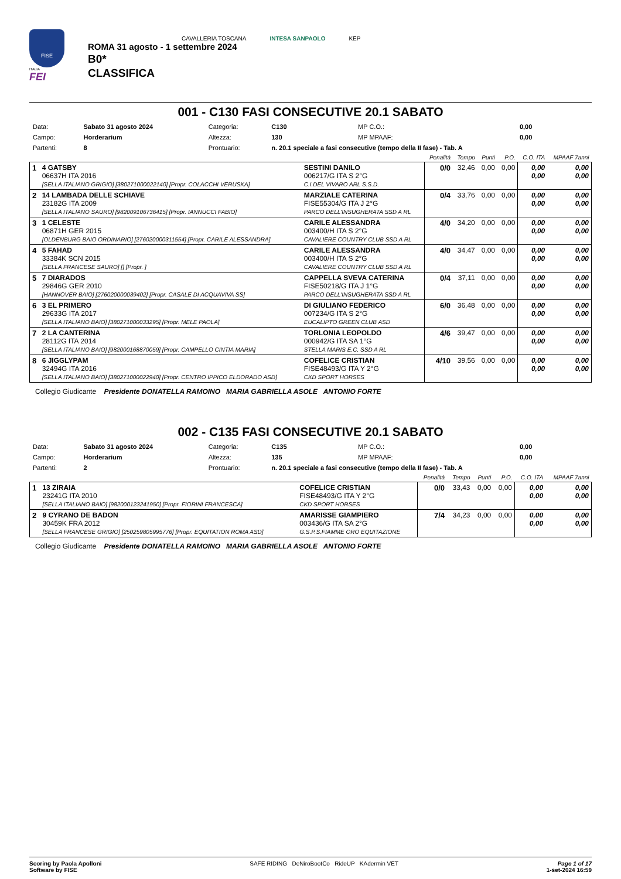FISE
ITALIA
FEI
CAVALLERIA TOSCANA INTESA SANPAOLO KEP
ROMA 31 agosto - 1 settembre 2024
B0*
CLASSIFICA
001 - C130 FASI CONSECUTIVE 20.1 SABATO
| Data: | Sabato 31 agosto 2024 | Categoria: | C130 | MP C.O.: | 0,00 |
| Campo: | Horderarium | Altezza: | 130 | MP MPAAF: | 0,00 |
| Partenti: | 8 | Prontuario: | n. 20.1 speciale a fasi consecutive (tempo della II fase) - Tab. A | | |
| | | | Penalità | Tempo | Punti | P.O. | C.O. ITA | MPAAF 7anni |
| --- | --- | --- | --- | --- | --- | --- | --- | --- |
| 1 | 4 GATSBY 06637H ITA 2016 [SELLA ITALIANO GRIGIO] [380271000022140] [Propr. COLACCHI VERUSKA] | SESTINI DANILO 006217/G ITA S 2°G C.I.DEL VIVARO ARL S.S.D. | 0/0 | 32,46 | 0,00 | 0,00 | 0,00 0,00 | 0,00 0,00 |
| 2 | 14 LAMBADA DELLE SCHIAVE 23182G ITA 2009 [SELLA ITALIANO SAURO] [982009106736415] [Propr. IANNUCCI FABIO] | MARZIALE CATERINA FISE55304/G ITA J 2°G PARCO DELL'INSUGHERATA SSD A RL | 0/4 | 33,76 | 0,00 | 0,00 | 0,00 0,00 | 0,00 0,00 |
| 3 | 1 CELESTE 06871H GER 2015 [OLDENBURG BAIO ORDINARIO] [276020000311554] [Propr. CARILE ALESSANDRA] | CARILE ALESSANDRA 003400/H ITA S 2°G CAVALIERE COUNTRY CLUB SSD A RL | 4/0 | 34,20 | 0,00 | 0,00 | 0,00 0,00 | 0,00 0,00 |
| 4 | 5 FAHAD 33384K SCN 2015 [SELLA FRANCESE SAURO] [] [Propr. ] | CARILE ALESSANDRA 003400/H ITA S 2°G CAVALIERE COUNTRY CLUB SSD A RL | 4/0 | 34,47 | 0,00 | 0,00 | 0,00 0,00 | 0,00 0,00 |
| 5 | 7 DIARADOS 29846G GER 2010 [HANNOVER BAIO] [276020000039402] [Propr. CASALE DI ACQUAVIVA SS] | CAPPELLA SVEVA CATERINA FISE50218/G ITA J 1°G PARCO DELL'INSUGHERATA SSD A RL | 0/4 | 37,11 | 0,00 | 0,00 | 0,00 0,00 | 0,00 0,00 |
| 6 | 3 EL PRIMERO 29633G ITA 2017 [SELLA ITALIANO BAIO] [380271000033295] [Propr. MELE PAOLA] | DI GIULIANO FEDERICO 007234/G ITA S 2°G EUCALIPTO GREEN CLUB ASD | 6/0 | 36,48 | 0,00 | 0,00 | 0,00 0,00 | 0,00 0,00 |
| 7 | 2 LA CANTERINA 28112G ITA 2014 [SELLA ITALIANO BAIO] [982000168870059] [Propr. CAMPELLO CINTIA MARIA] | TORLONIA LEOPOLDO 000942/G ITA SA 1°G STELLA MARIS E.C. SSD A RL | 4/6 | 39,47 | 0,00 | 0,00 | 0,00 0,00 | 0,00 0,00 |
| 8 | 6 JIGGLYPAM 32494G ITA 2016 [SELLA ITALIANO BAIO] [380271000022940] [Propr. CENTRO IPPICO ELDORADO ASD] | COFELICE CRISTIAN FISE48493/G ITA Y 2°G CKD SPORT HORSES | 4/10 | 39,56 | 0,00 | 0,00 | 0,00 0,00 | 0,00 0,00 |
Collegio Giudicante Presidente DONATELLA RAMOINO MARIA GABRIELLA ASOLE ANTONIO FORTE
002 - C135 FASI CONSECUTIVE 20.1 SABATO
| Data: | Sabato 31 agosto 2024 | Categoria: | C135 | MP C.O.: | 0,00 |
| Campo: | Horderarium | Altezza: | 135 | MP MPAAF: | 0,00 |
| Partenti: | 2 | Prontuario: | n. 20.1 speciale a fasi consecutive (tempo della II fase) - Tab. A | | |
| | | | Penalità | Tempo | Punti | P.O. | C.O. ITA | MPAAF 7anni |
| --- | --- | --- | --- | --- | --- | --- | --- | --- |
| 1 | 13 ZIRAIA 23241G ITA 2010 [SELLA ITALIANO BAIO] [982000123241950] [Propr. FIORINI FRANCESCA] | COFELICE CRISTIAN FISE48493/G ITA Y 2°G CKD SPORT HORSES | 0/0 | 33,43 | 0,00 | 0,00 | 0,00 0,00 | 0,00 0,00 |
| 2 | 9 CYRANO DE BADON 30459K FRA 2012 [SELLA FRANCESE GRIGIO] [250259805995776] [Propr. EQUITATION ROMA ASD] | AMARISSE GIAMPIERO 003436/G ITA SA 2°G G.S.P.S.FIAMME ORO EQUITAZIONE | 7/4 | 34,23 | 0,00 | 0,00 | 0,00 0,00 | 0,00 0,00 |
Collegio Giudicante Presidente DONATELLA RAMOINO MARIA GABRIELLA ASOLE ANTONIO FORTE
Scoring by Paola Apolloni
Software by FISE
SAFE RIDING DeNiroBootCo RideUP KAdermin VET
Page 1 of 17
1-set-2024 16:59